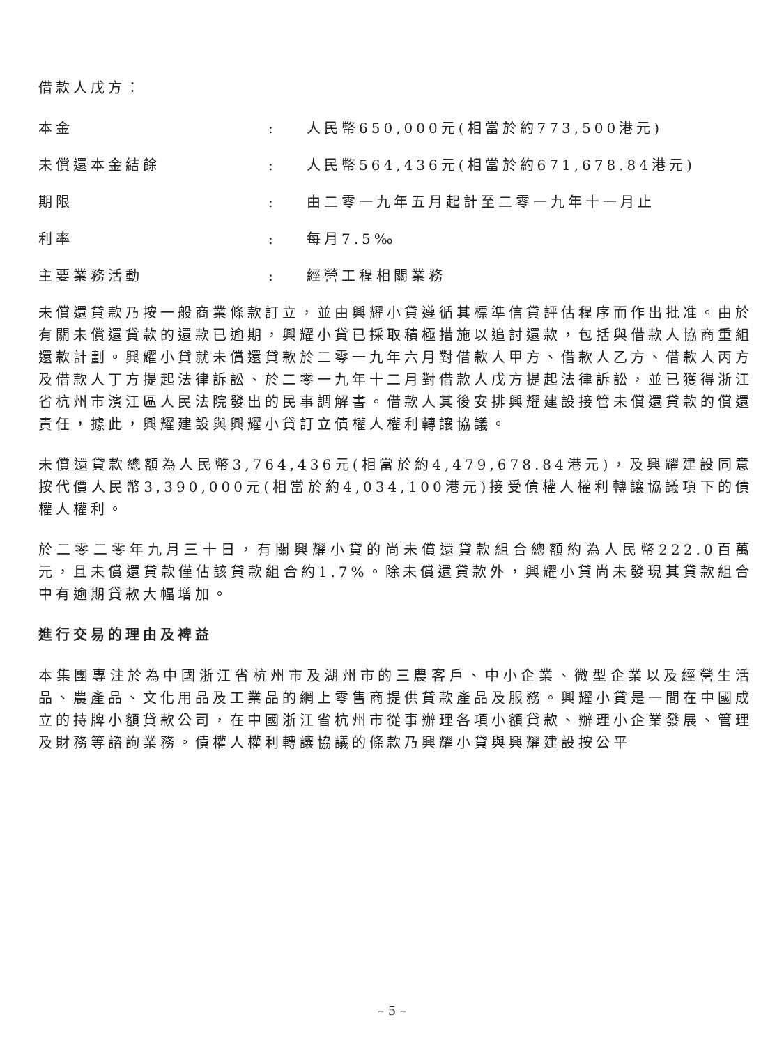借款人戊方：
本金 : 人民幣650,000元(相當於約773,500港元)
未償還本金結餘 : 人民幣564,436元(相當於約671,678.84港元)
期限 : 由二零一九年五月起計至二零一九年十一月止
利率 : 每月7.5‰
主要業務活動 : 經營工程相關業務
未償還貸款乃按一般商業條款訂立，並由興耀小貸遵循其標準信貸評估程序而作出批准。由於有關未償還貸款的還款已逾期，興耀小貸已採取積極措施以追討還款，包括與借款人協商重組還款計劃。興耀小貸就未償還貸款於二零一九年六月對借款人甲方、借款人乙方、借款人丙方及借款人丁方提起法律訴訟、於二零一九年十二月對借款人戊方提起法律訴訟，並已獲得浙江省杭州市濱江區人民法院發出的民事調解書。借款人其後安排興耀建設接管未償還貸款的償還責任，據此，興耀建設與興耀小貸訂立債權人權利轉讓協議。
未償還貸款總額為人民幣3,764,436元(相當於約4,479,678.84港元)，及興耀建設同意按代價人民幣3,390,000元(相當於約4,034,100港元)接受債權人權利轉讓協議項下的債權人權利。
於二零二零年九月三十日，有關興耀小貸的尚未償還貸款組合總額約為人民幣222.0百萬元，且未償還貸款僅佔該貸款組合約1.7%。除未償還貸款外，興耀小貸尚未發現其貸款組合中有逾期貸款大幅增加。
進行交易的理由及裨益
本集團專注於為中國浙江省杭州市及湖州市的三農客戶、中小企業、微型企業以及經營生活品、農產品、文化用品及工業品的網上零售商提供貸款產品及服務。興耀小貸是一間在中國成立的持牌小額貸款公司，在中國浙江省杭州市從事辦理各項小額貸款、辦理小企業發展、管理及財務等諮詢業務。債權人權利轉讓協議的條款乃興耀小貸與興耀建設按公平
– 5 –